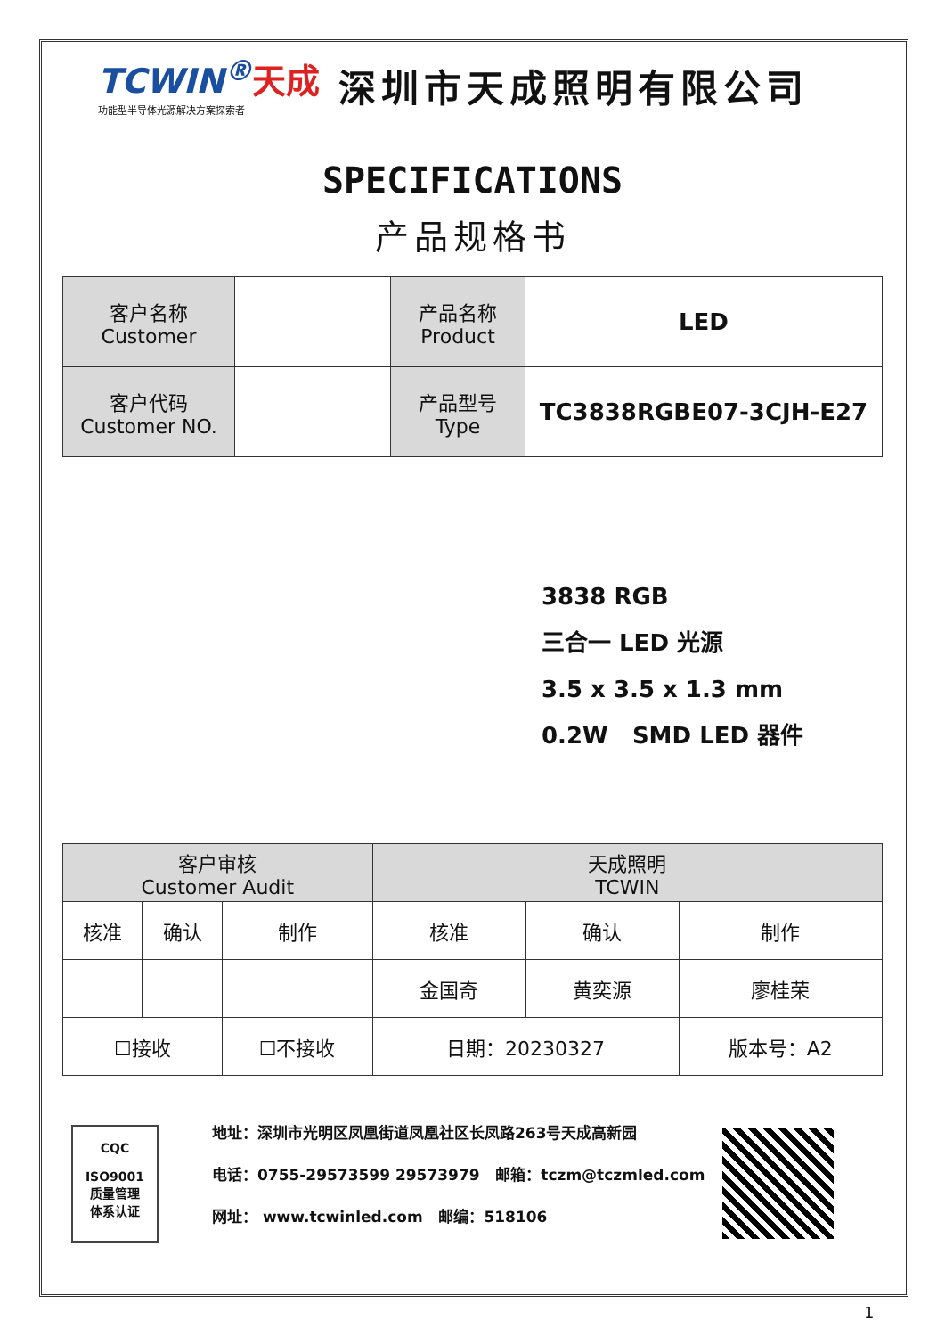TCWIN<sup>®</sup>天成
功能型半导体光源解决方案探索者
深圳市天成照明有限公司
SPECIFICATIONS
产品规格书
| 客户名称 Customer | | 产品名称 Product | LED |
| 客户代码 Customer NO. | | 产品型号 Type | TC3838RGBE07-3CJH-E27 |
3838 RGB
三合一 LED 光源
3.5 x 3.5 x 1.3 mm
0.2W SMD LED 器件
| 客户审核 Customer Audit | | | 天成照明 TCWIN | | |
| --- | --- | --- | --- | --- | --- |
| 核准 | 确认 | 制作 | 核准 | 确认 | 制作 |
| | | | 金国奇 | 黄奕源 | 廖桂荣 |
| ☐接收 | | ☐不接收 | 日期：20230327 | | 版本号：A2 |
CQC
ISO9001
质量管理
体系认证
地址：深圳市光明区凤凰街道凤凰社区长凤路263号天成高新园
电话：0755-29573599 29573979 邮箱：tczm@tczmled.com
网址： www.tcwinled.com 邮编：518106
1